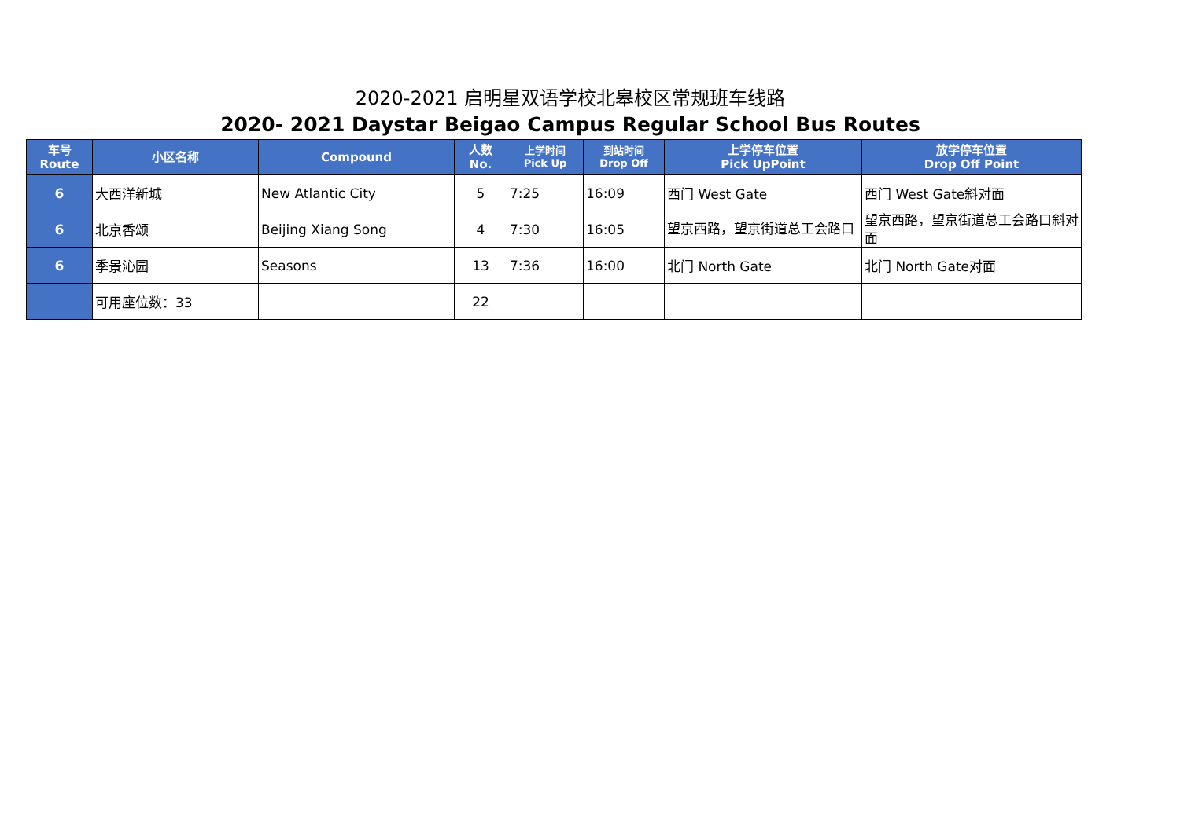2020-2021 启明星双语学校北皋校区常规班车线路
2020- 2021 Daystar Beigao Campus Regular School Bus Routes
| 车号 Route | 小区名称 | Compound | 人数 No. | 上学时间 Pick Up | 到站时间 Drop Off | 上学停车位置 Pick UpPoint | 放学停车位置 Drop Off Point |
| --- | --- | --- | --- | --- | --- | --- | --- |
| 6 | 大西洋新城 | New Atlantic City | 5 | 7:25 | 16:09 | 西门 West Gate | 西门 West Gate斜对面 |
| 6 | 北京香颂 | Beijing Xiang Song | 4 | 7:30 | 16:05 | 望京西路，望京街道总工会路口 | 望京西路，望京街道总工会路口斜对面 |
| 6 | 季景沁园 | Seasons | 13 | 7:36 | 16:00 | 北门 North Gate | 北门 North Gate对面 |
| | 可用座位数：33 | | 22 | | | | |